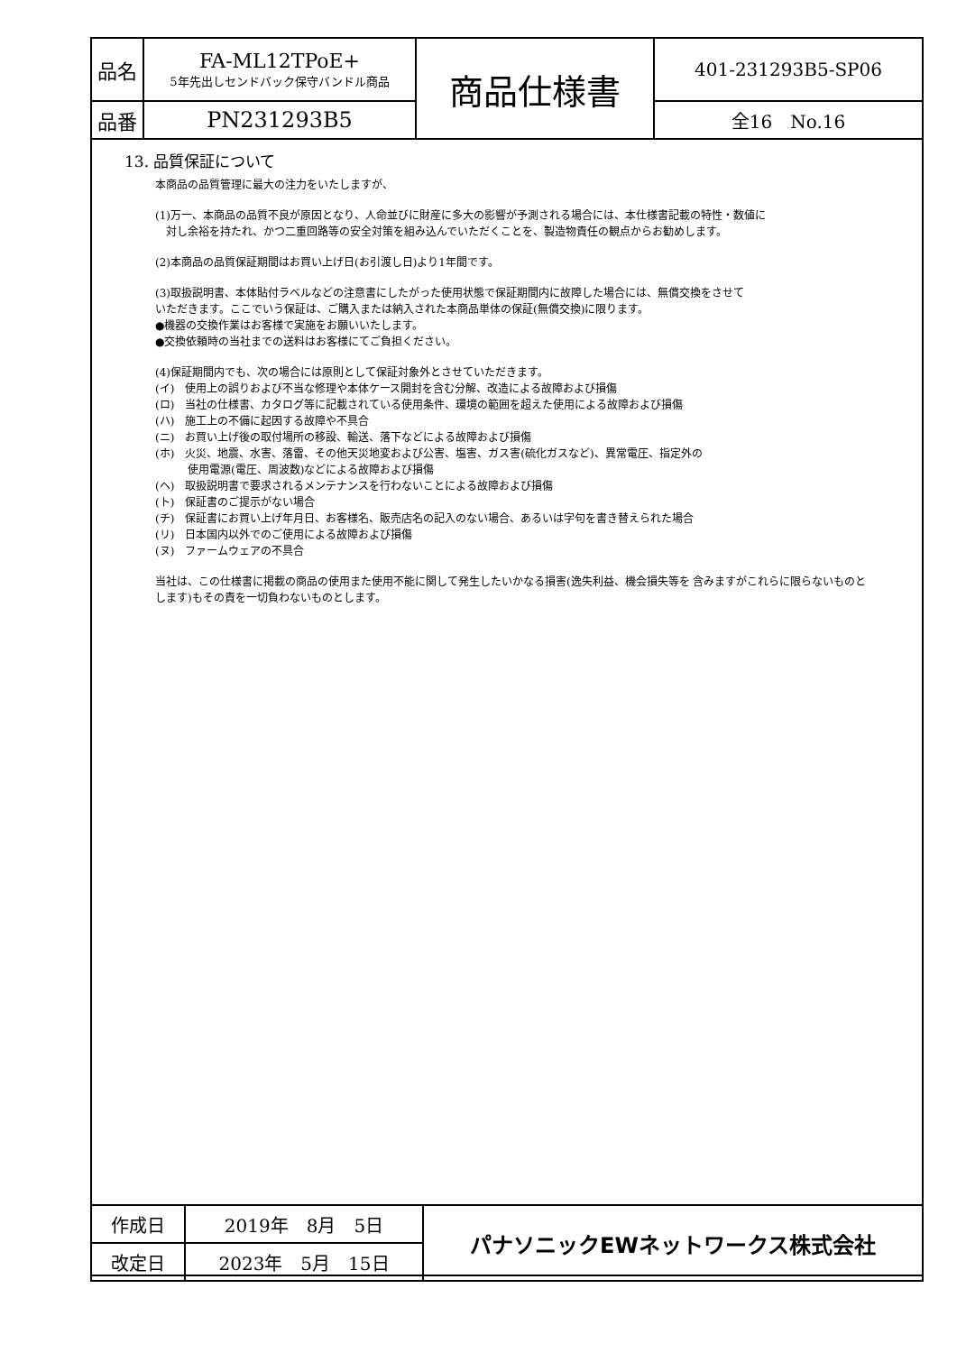| 品名 | FA-ML12TPoE+ 5年先出しセンドバック保守バンドル商品 | 商品仕様書 | 401-231293B5-SP06 |
| 品番 | PN231293B5 | | 全16 No.16 |
13. 品質保証について
本商品の品質管理に最大の注力をいたしますが、
(1)万一、本商品の品質不良が原因となり、人命並びに財産に多大の影響が予測される場合には、本仕様書記載の特性・数値に
　対し余裕を持たれ、かつ二重回路等の安全対策を組み込んでいただくことを、製造物責任の観点からお勧めします。
(2)本商品の品質保証期間はお買い上げ日(お引渡し日)より1年間です。
(3)取扱説明書、本体貼付ラベルなどの注意書にしたがった使用状態で保証期間内に故障した場合には、無償交換をさせて
いただきます。ここでいう保証は、ご購入または納入された本商品単体の保証(無償交換)に限ります。
●機器の交換作業はお客様で実施をお願いいたします。
●交換依頼時の当社までの送料はお客様にてご負担ください。
(4)保証期間内でも、次の場合には原則として保証対象外とさせていただきます。
(イ)　使用上の誤りおよび不当な修理や本体ケース開封を含む分解、改造による故障および損傷
(ロ)　当社の仕様書、カタログ等に記載されている使用条件、環境の範囲を超えた使用による故障および損傷
(ハ)　施工上の不備に起因する故障や不具合
(ニ)　お買い上げ後の取付場所の移設、輸送、落下などによる故障および損傷
(ホ)　火災、地震、水害、落雷、その他天災地変および公害、塩害、ガス害(硫化ガスなど)、異常電圧、指定外の
　　　使用電源(電圧、周波数)などによる故障および損傷
(ヘ)　取扱説明書で要求されるメンテナンスを行わないことによる故障および損傷
(ト)　保証書のご提示がない場合
(チ)　保証書にお買い上げ年月日、お客様名、販売店名の記入のない場合、あるいは字句を書き替えられた場合
(リ)　日本国内以外でのご使用による故障および損傷
(ヌ)　ファームウェアの不具合
当社は、この仕様書に掲載の商品の使用また使用不能に関して発生したいかなる損害(逸失利益、機会損失等を 含みますがこれらに限らないものとします)もその責を一切負わないものとします。
| 作成日 | 2019年 8月 5日 | パナソニックEWネットワークス株式会社 |
| 改定日 | 2023年 5月 15日 | |